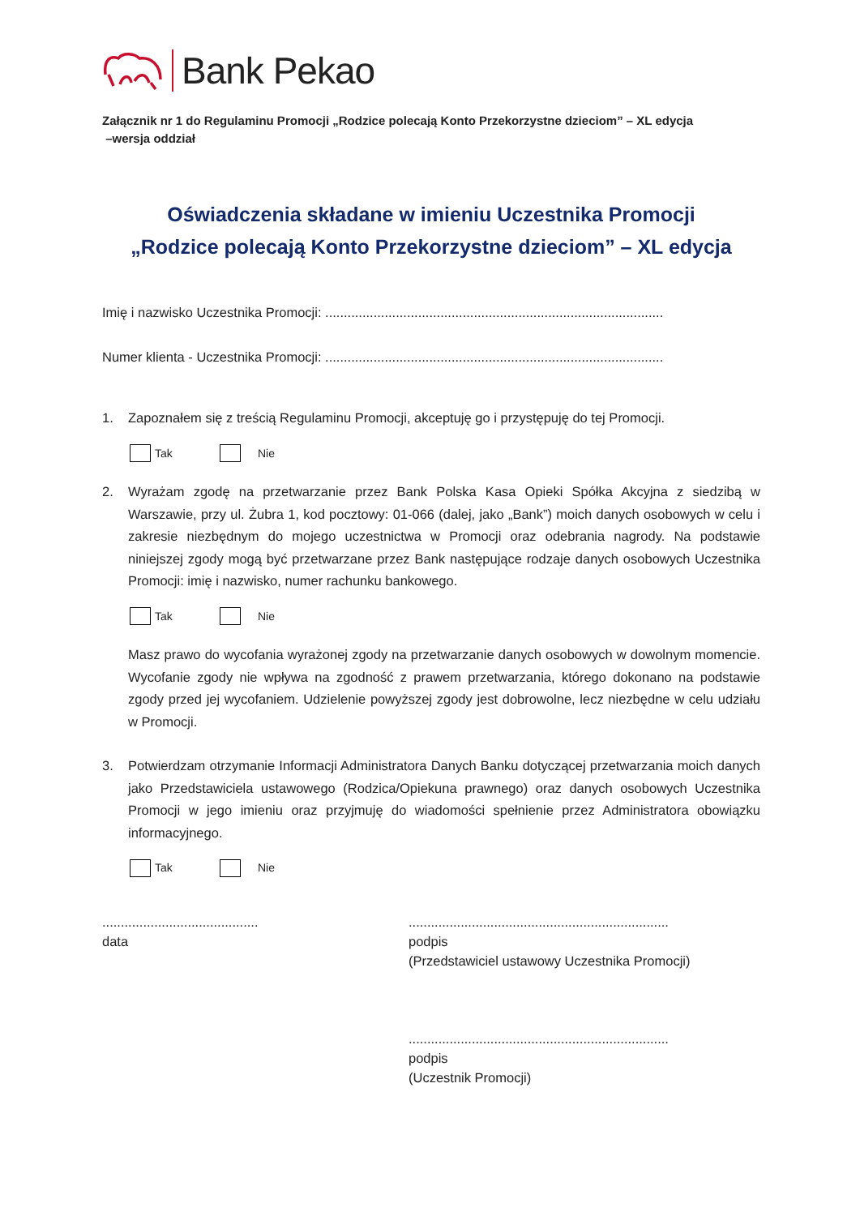Bank Pekao
Załącznik nr 1 do Regulaminu Promocji „Rodzice polecają Konto Przekorzystne dzieciom” – XL edycja
–wersja oddział
Oświadczenia składane w imieniu Uczestnika Promocji
„Rodzice polecają Konto Przekorzystne dzieciom” – XL edycja
Imię i nazwisko Uczestnika Promocji: ...........................................................................................
Numer klienta - Uczestnika Promocji: ...........................................................................................
1. Zapoznałem się z treścią Regulaminu Promocji, akceptuję go i przystępuję do tej Promocji.
Tak Nie
2. Wyrażam zgodę na przetwarzanie przez Bank Polska Kasa Opieki Spółka Akcyjna z siedzibą w Warszawie, przy ul. Żubra 1, kod pocztowy: 01-066 (dalej, jako „Bank”) moich danych osobowych w celu i zakresie niezbędnym do mojego uczestnictwa w Promocji oraz odebrania nagrody. Na podstawie niniejszej zgody mogą być przetwarzane przez Bank następujące rodzaje danych osobowych Uczestnika Promocji: imię i nazwisko, numer rachunku bankowego.
Tak Nie
Masz prawo do wycofania wyrażonej zgody na przetwarzanie danych osobowych w dowolnym momencie. Wycofanie zgody nie wpływa na zgodność z prawem przetwarzania, którego dokonano na podstawie zgody przed jej wycofaniem. Udzielenie powyższej zgody jest dobrowolne, lecz niezbędne w celu udziału w Promocji.
3. Potwierdzam otrzymanie Informacji Administratora Danych Banku dotyczącej przetwarzania moich danych jako Przedstawiciela ustawowego (Rodzica/Opiekuna prawnego) oraz danych osobowych Uczestnika Promocji w jego imieniu oraz przyjmuję do wiadomości spełnienie przez Administratora obowiązku informacyjnego.
Tak Nie
..........................................
data
......................................................................
podpis
(Przedstawiciel ustawowy Uczestnika Promocji)
......................................................................
podpis
(Uczestnik Promocji)